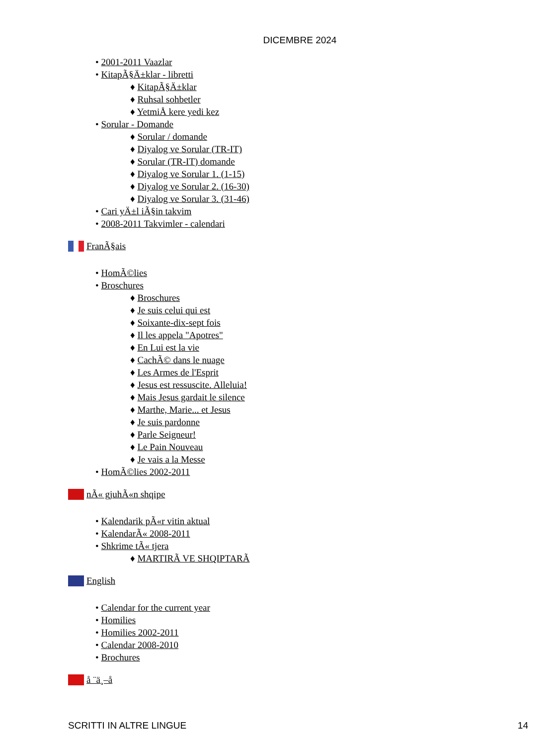DICEMBRE 2024
• 2001-2011 Vaazlar
• KitapÃ§Ä±klar - libretti
♦ KitapÃ§Ä±klar
♦ Ruhsal sohbetler
♦ YetmiÅ kere yedi kez
• Sorular - Domande
♦ Sorular / domande
♦ Diyalog ve Sorular (TR-IT)
♦ Sorular (TR-IT) domande
♦ Diyalog ve Sorular 1. (1-15)
♦ Diyalog ve Sorular 2. (16-30)
♦ Diyalog ve Sorular 3. (31-46)
• Cari yÄ±l iÃ§in takvim
• 2008-2011 Takvimler - calendari
FranÃ§ais
• HomÃ©lies
• Broschures
♦ Broschures
♦ Je suis celui qui est
♦ Soixante-dix-sept fois
♦ Il les appela "Apotres"
♦ En Lui est la vie
♦ CachÃ© dans le nuage
♦ Les Armes de l'Esprit
♦ Jesus est ressuscite. Alleluia!
♦ Mais Jesus gardait le silence
♦ Marthe, Marie... et Jesus
♦ Je suis pardonne
♦ Parle Seigneur!
♦ Le Pain Nouveau
♦ Je vais a la Messe
• HomÃ©lies 2002-2011
nÃ« gjuhÃ«n shqipe
• Kalendarik pÃ«r vitin aktual
• KalendarÃ« 2008-2011
• Shkrime tÃ« tjera
♦ MARTIRÃ VE SHQIPTARÃ
English
• Calendar for the current year
• Homilies
• Homilies 2002-2011
• Calendar 2008-2010
• Brochures
å ¨ä¸–å
SCRITTI IN ALTRE LINGUE 14